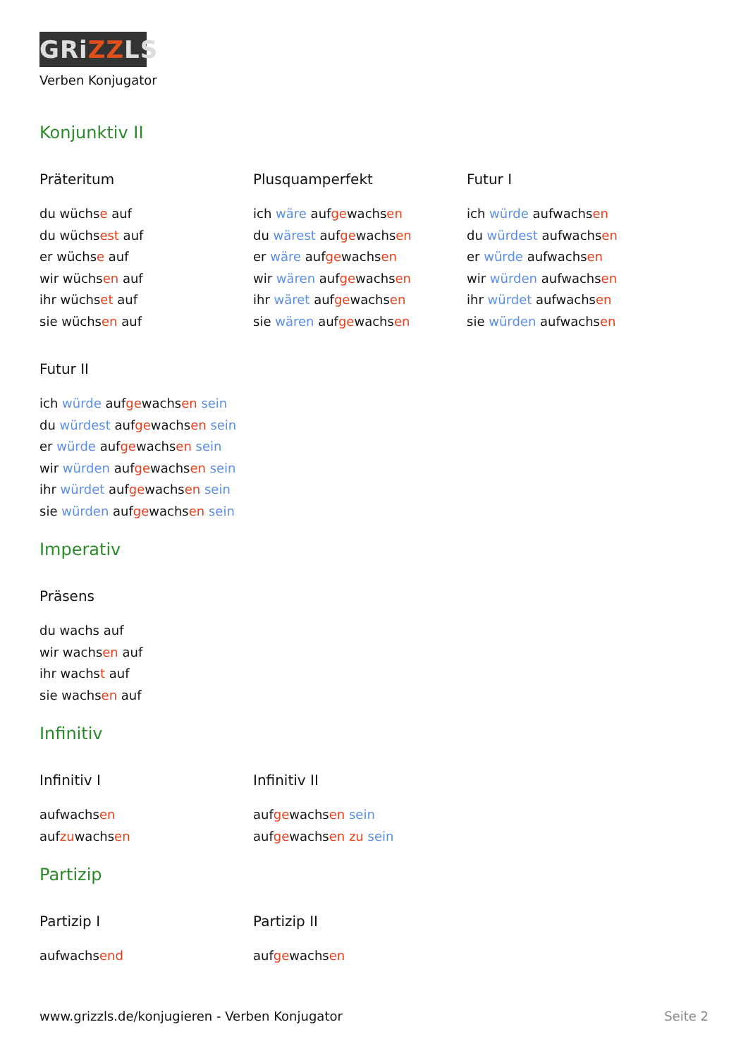GRiZZLS
Verben Konjugator
Konjunktiv II
Präteritum
du wüchse auf
du wüchsest auf
er wüchse auf
wir wüchsen auf
ihr wüchset auf
sie wüchsen auf
Plusquamperfekt
ich wäre aufgewachsen
du wärest aufgewachsen
er wäre aufgewachsen
wir wären aufgewachsen
ihr wäret aufgewachsen
sie wären aufgewachsen
Futur I
ich würde aufwachsen
du würdest aufwachsen
er würde aufwachsen
wir würden aufwachsen
ihr würdet aufwachsen
sie würden aufwachsen
Futur II
ich würde aufgewachsen sein
du würdest aufgewachsen sein
er würde aufgewachsen sein
wir würden aufgewachsen sein
ihr würdet aufgewachsen sein
sie würden aufgewachsen sein
Imperativ
Präsens
du wachs auf
wir wachsen auf
ihr wachst auf
sie wachsen auf
Infinitiv
Infinitiv I
aufwachsen
aufzuwachsen
Infinitiv II
aufgewachsen sein
aufgewachsen zu sein
Partizip
Partizip I
aufwachsend
Partizip II
aufgewachsen
www.grizzls.de/konjugieren - Verben Konjugator Seite 2